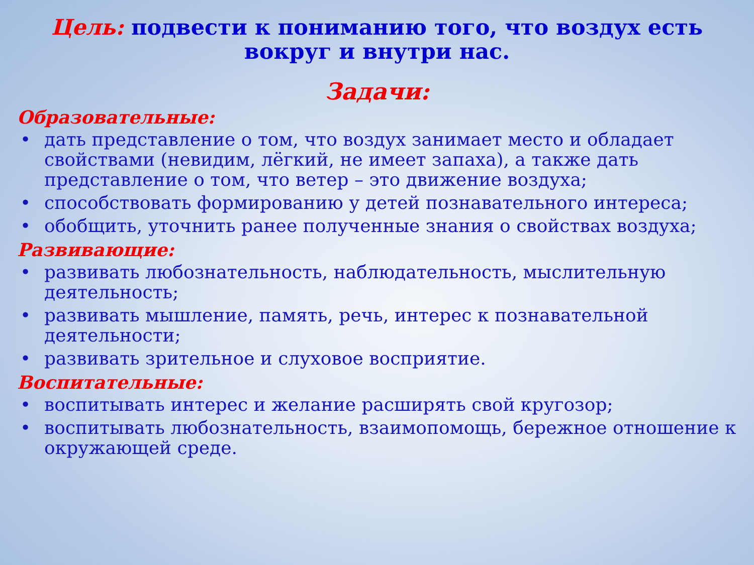Цель: подвести к пониманию того, что воздух есть вокруг и внутри нас.
Задачи:
Образовательные:
• дать представление о том, что воздух занимает место и обладает свойствами (невидим, лёгкий, не имеет запаха), а также дать представление о том, что ветер – это движение воздуха;
• способствовать формированию у детей познавательного интереса;
• обобщить, уточнить ранее полученные знания о свойствах воздуха;
Развивающие:
• развивать любознательность, наблюдательность, мыслительную деятельность;
• развивать мышление, память, речь, интерес к познавательной деятельности;
• развивать зрительное и слуховое восприятие.
Воспитательные:
• воспитывать интерес и желание расширять свой кругозор;
• воспитывать любознательность, взаимопомощь, бережное отношение к окружающей среде.